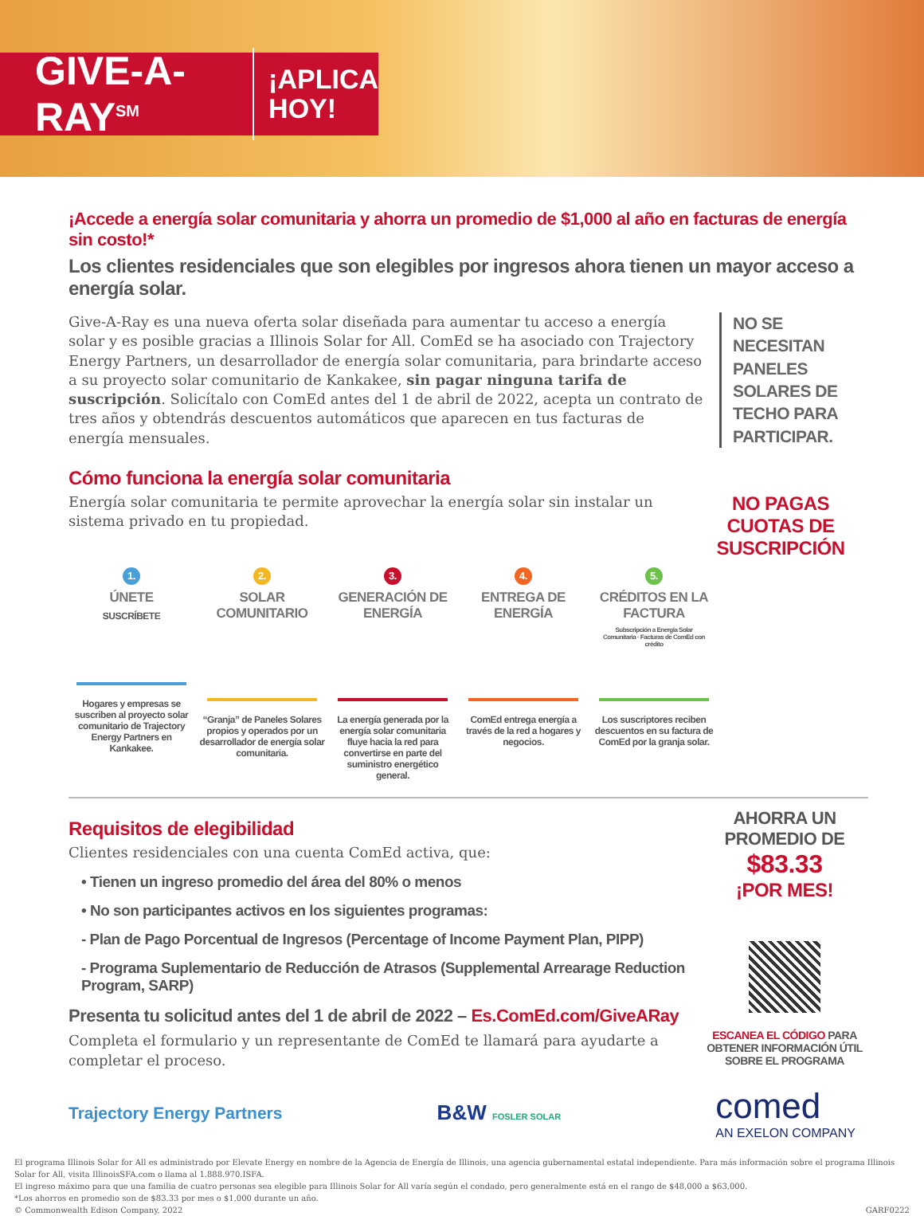GIVE-A-RAY<sup>SM</sup>
¡APLICA
HOY!
¡Accede a energía solar comunitaria y ahorra un promedio de $1,000 al año en facturas de energía sin costo!*
Los clientes residenciales que son elegibles por ingresos ahora tienen un mayor acceso a energía solar.
Give-A-Ray es una nueva oferta solar diseñada para aumentar tu acceso a energía solar y es posible gracias a Illinois Solar for All. ComEd se ha asociado con Trajectory Energy Partners, un desarrollador de energía solar comunitaria, para brindarte acceso a su proyecto solar comunitario de Kankakee, sin pagar ninguna tarifa de suscripción. Solicítalo con ComEd antes del 1 de abril de 2022, acepta un contrato de tres años y obtendrás descuentos automáticos que aparecen en tus facturas de energía mensuales.
NO SE NECESITAN PANELES SOLARES DE TECHO PARA PARTICIPAR.
Cómo funciona la energía solar comunitaria
Energía solar comunitaria te permite aprovechar la energía solar sin instalar un sistema privado en tu propiedad.
NO PAGAS CUOTAS DE SUSCRIPCIÓN
1.
ÚNETE
SUSCRÍBETE
Hogares y empresas se suscriben al proyecto solar comunitario de Trajectory Energy Partners en Kankakee.
2.
SOLAR COMUNITARIO
“Granja” de Paneles Solares propios y operados por un desarrollador de energía solar comunitaria.
3.
GENERACIÓN DE ENERGÍA
La energía generada por la energía solar comunitaria fluye hacia la red para convertirse en parte del suministro energético general.
4.
ENTREGA DE ENERGÍA
ComEd entrega energía a través de la red a hogares y negocios.
5.
CRÉDITOS EN LA FACTURA
Subscripción a Energía Solar Comunitaria · Facturas de ComEd con crédito
Los suscriptores reciben descuentos en su factura de ComEd por la granja solar.
Requisitos de elegibilidad
Clientes residenciales con una cuenta ComEd activa, que:
• Tienen un ingreso promedio del área del 80% o menos
• No son participantes activos en los siguientes programas:
- Plan de Pago Porcentual de Ingresos (Percentage of Income Payment Plan, PIPP)
- Programa Suplementario de Reducción de Atrasos (Supplemental Arrearage Reduction Program, SARP)
Presenta tu solicitud antes del 1 de abril de 2022 – Es.ComEd.com/GiveARay
Completa el formulario y un representante de ComEd te llamará para ayudarte a completar el proceso.
AHORRA UN PROMEDIO DE
$83.33
¡POR MES!
ESCANEA EL CÓDIGO PARA OBTENER INFORMACIÓN ÚTIL SOBRE EL PROGRAMA
Trajectory Energy Partners
B&W FOSLER SOLAR
comed
AN EXELON COMPANY
El programa Illinois Solar for All es administrado por Elevate Energy en nombre de la Agencia de Energía de Illinois, una agencia gubernamental estatal independiente. Para más información sobre el programa Illinois Solar for All, visita IllinoisSFA.com o llama al 1.888.970.ISFA.
El ingreso máximo para que una familia de cuatro personas sea elegible para Illinois Solar for All varía según el condado, pero generalmente está en el rango de $48,000 a $63,000.
*Los ahorros en promedio son de $83.33 por mes o $1,000 durante un año.
© Commonwealth Edison Company, 2022 GARF0222